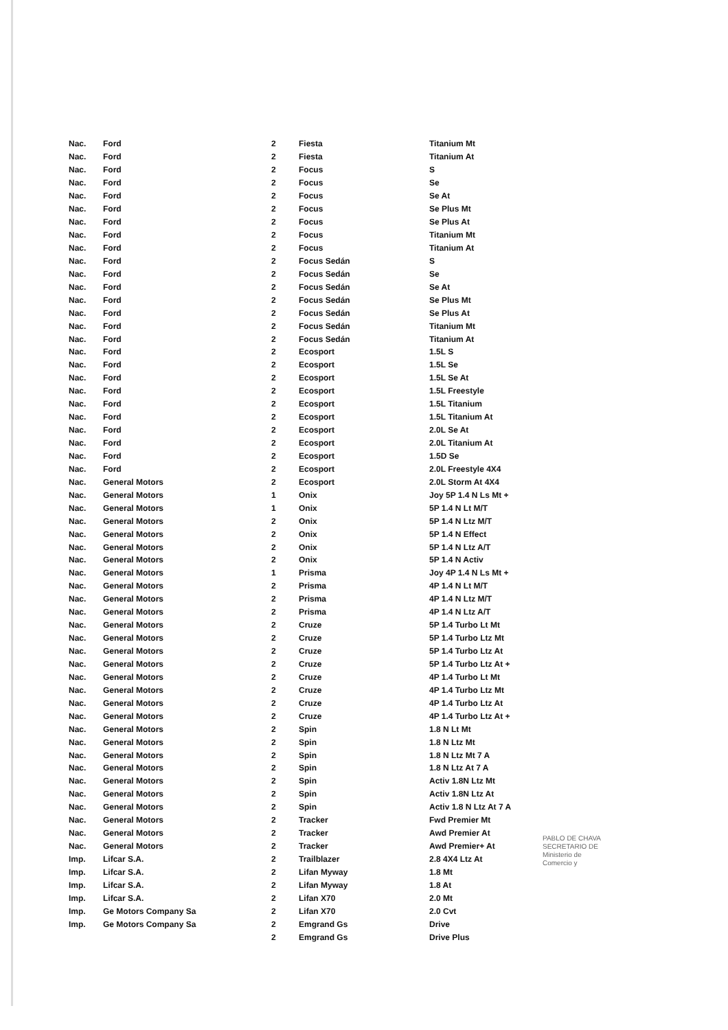| Nac. | Ford | 2 | Fiesta | Titanium Mt |
| Nac. | Ford | 2 | Fiesta | Titanium At |
| Nac. | Ford | 2 | Focus | S |
| Nac. | Ford | 2 | Focus | Se |
| Nac. | Ford | 2 | Focus | Se At |
| Nac. | Ford | 2 | Focus | Se Plus Mt |
| Nac. | Ford | 2 | Focus | Se Plus At |
| Nac. | Ford | 2 | Focus | Titanium Mt |
| Nac. | Ford | 2 | Focus | Titanium At |
| Nac. | Ford | 2 | Focus Sedán | S |
| Nac. | Ford | 2 | Focus Sedán | Se |
| Nac. | Ford | 2 | Focus Sedán | Se At |
| Nac. | Ford | 2 | Focus Sedán | Se Plus Mt |
| Nac. | Ford | 2 | Focus Sedán | Se Plus At |
| Nac. | Ford | 2 | Focus Sedán | Titanium Mt |
| Nac. | Ford | 2 | Focus Sedán | Titanium At |
| Nac. | Ford | 2 | Ecosport | 1.5L S |
| Nac. | Ford | 2 | Ecosport | 1.5L Se |
| Nac. | Ford | 2 | Ecosport | 1.5L Se At |
| Nac. | Ford | 2 | Ecosport | 1.5L Freestyle |
| Nac. | Ford | 2 | Ecosport | 1.5L Titanium |
| Nac. | Ford | 2 | Ecosport | 1.5L Titanium At |
| Nac. | Ford | 2 | Ecosport | 2.0L Se At |
| Nac. | Ford | 2 | Ecosport | 2.0L Titanium At |
| Nac. | Ford | 2 | Ecosport | 1.5D Se |
| Nac. | Ford | 2 | Ecosport | 2.0L Freestyle 4X4 |
| Nac. | General Motors | 2 | Ecosport | 2.0L Storm At 4X4 |
| Nac. | General Motors | 1 | Onix | Joy 5P 1.4 N Ls Mt + |
| Nac. | General Motors | 1 | Onix | 5P 1.4 N Lt M/T |
| Nac. | General Motors | 2 | Onix | 5P 1.4 N Ltz M/T |
| Nac. | General Motors | 2 | Onix | 5P 1.4 N Effect |
| Nac. | General Motors | 2 | Onix | 5P 1.4 N Ltz A/T |
| Nac. | General Motors | 2 | Onix | 5P 1.4 N Activ |
| Nac. | General Motors | 1 | Prisma | Joy 4P 1.4 N Ls Mt + |
| Nac. | General Motors | 2 | Prisma | 4P 1.4 N Lt M/T |
| Nac. | General Motors | 2 | Prisma | 4P 1.4 N Ltz M/T |
| Nac. | General Motors | 2 | Prisma | 4P 1.4 N Ltz A/T |
| Nac. | General Motors | 2 | Cruze | 5P 1.4 Turbo Lt Mt |
| Nac. | General Motors | 2 | Cruze | 5P 1.4 Turbo Ltz Mt |
| Nac. | General Motors | 2 | Cruze | 5P 1.4 Turbo Ltz At |
| Nac. | General Motors | 2 | Cruze | 5P 1.4 Turbo Ltz At + |
| Nac. | General Motors | 2 | Cruze | 4P 1.4 Turbo Lt Mt |
| Nac. | General Motors | 2 | Cruze | 4P 1.4 Turbo Ltz Mt |
| Nac. | General Motors | 2 | Cruze | 4P 1.4 Turbo Ltz At |
| Nac. | General Motors | 2 | Cruze | 4P 1.4 Turbo Ltz At + |
| Nac. | General Motors | 2 | Spin | 1.8 N Lt Mt |
| Nac. | General Motors | 2 | Spin | 1.8 N Ltz Mt |
| Nac. | General Motors | 2 | Spin | 1.8 N Ltz Mt 7 A |
| Nac. | General Motors | 2 | Spin | 1.8 N Ltz At 7 A |
| Nac. | General Motors | 2 | Spin | Activ 1.8N Ltz Mt |
| Nac. | General Motors | 2 | Spin | Activ 1.8N Ltz At |
| Nac. | General Motors | 2 | Spin | Activ 1.8 N Ltz At 7 A |
| Nac. | General Motors | 2 | Tracker | Fwd Premier Mt |
| Nac. | General Motors | 2 | Tracker | Awd Premier At |
| Nac. | General Motors | 2 | Tracker | Awd Premier+ At |
| Imp. | Lifcar S.A. | 2 | Trailblazer | 2.8 4X4 Ltz At |
| Imp. | Lifcar S.A. | 2 | Lifan Myway | 1.8 Mt |
| Imp. | Lifcar S.A. | 2 | Lifan Myway | 1.8 At |
| Imp. | Lifcar S.A. | 2 | Lifan X70 | 2.0 Mt |
| Imp. | Ge Motors Company Sa | 2 | Lifan X70 | 2.0 Cvt |
| Imp. | Ge Motors Company Sa | 2 | Emgrand Gs | Drive |
| | | 2 | Emgrand Gs | Drive Plus |
PABLO DE CHAVA
SECRETARIO DE
Ministerio de
Comercio y